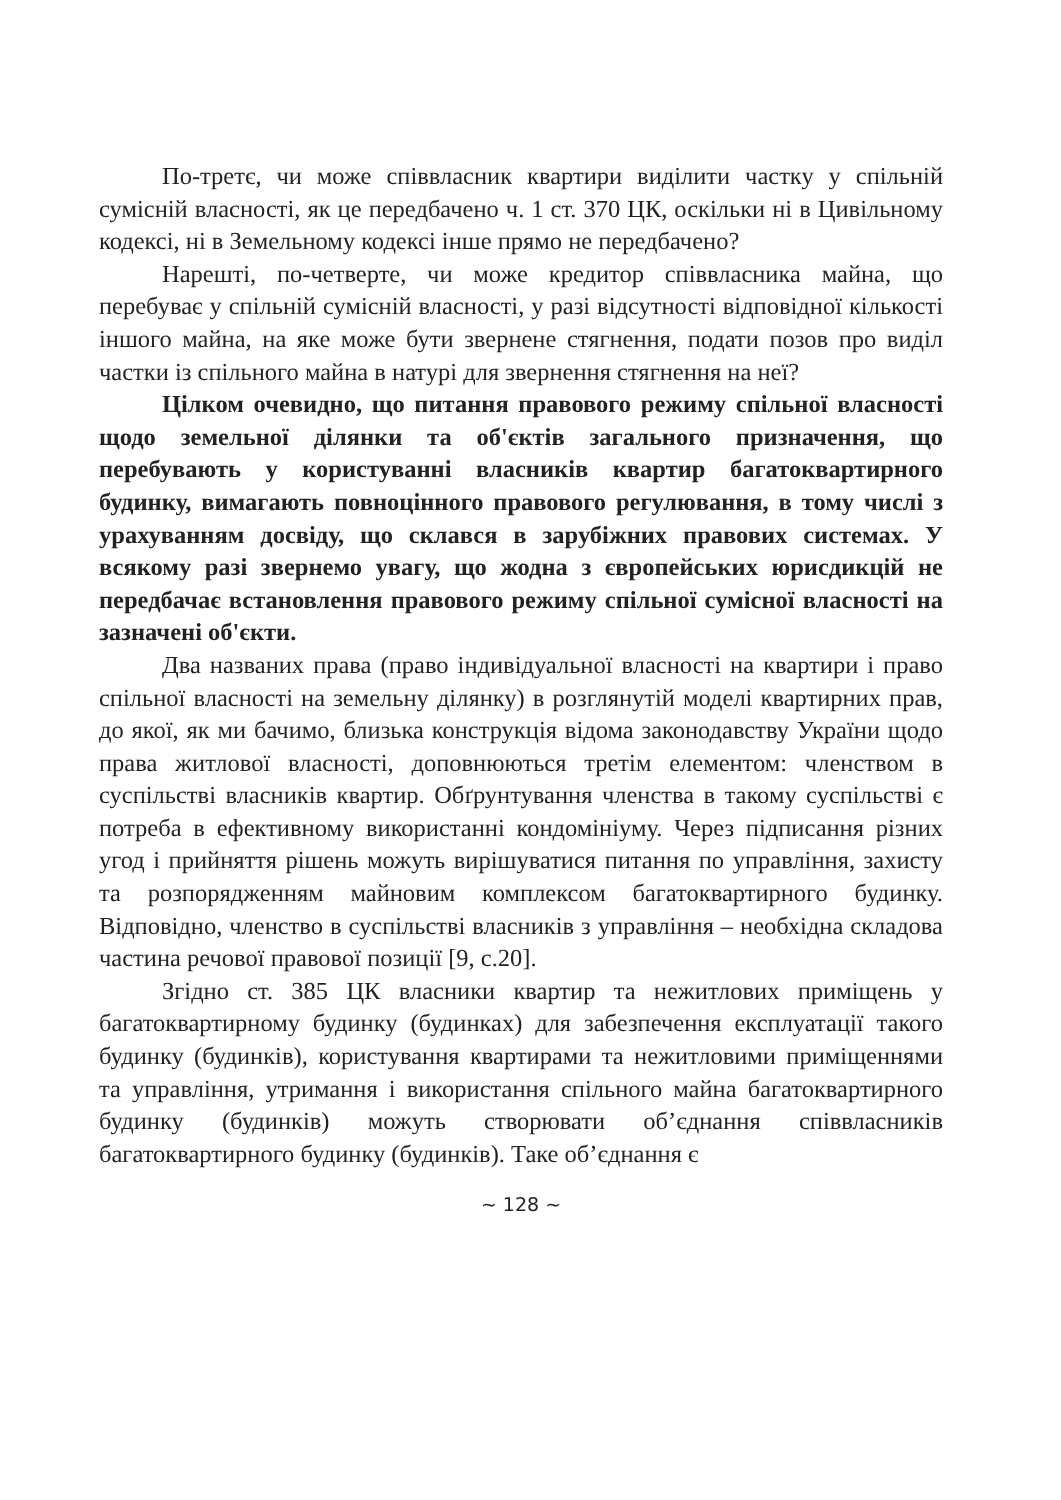По-третє, чи може співвласник квартири виділити частку у спільній сумісній власності, як це передбачено ч. 1 ст. 370 ЦК, оскільки ні в Цивільному кодексі, ні в Земельному кодексі інше прямо не передбачено?
Нарешті, по-четверте, чи може кредитор співвласника майна, що перебуває у спільній сумісній власності, у разі відсутності відповідної кількості іншого майна, на яке може бути звернене стягнення, подати позов про виділ частки із спільного майна в натурі для звернення стягнення на неї?
Цілком очевидно, що питання правового режиму спільної власності щодо земельної ділянки та об'єктів загального призначення, що перебувають у користуванні власників квартир багатоквартирного будинку, вимагають повноцінного правового регулювання, в тому числі з урахуванням досвіду, що склався в зарубіжних правових системах. У всякому разі звернемо увагу, що жодна з європейських юрисдикцій не передбачає встановлення правового режиму спільної сумісної власності на зазначені об'єкти.
Два названих права (право індивідуальної власності на квартири і право спільної власності на земельну ділянку) в розглянутій моделі квартирних прав, до якої, як ми бачимо, близька конструкція відома законодавству України щодо права житлової власності, доповнюються третім елементом: членством в суспільстві власників квартир. Обґрунтування членства в такому суспільстві є потреба в ефективному використанні кондомініуму. Через підписання різних угод і прийняття рішень можуть вирішуватися питання по управління, захисту та розпорядженням майновим комплексом багатоквартирного будинку. Відповідно, членство в суспільстві власників з управління – необхідна складова частина речової правової позиції [9, с.20].
Згідно ст. 385 ЦК власники квартир та нежитлових приміщень у багатоквартирному будинку (будинках) для забезпечення експлуатації такого будинку (будинків), користування квартирами та нежитловими приміщеннями та управління, утримання і використання спільного майна багатоквартирного будинку (будинків) можуть створювати об’єднання співвласників багатоквартирного будинку (будинків). Таке об’єднання є
~ 128 ~